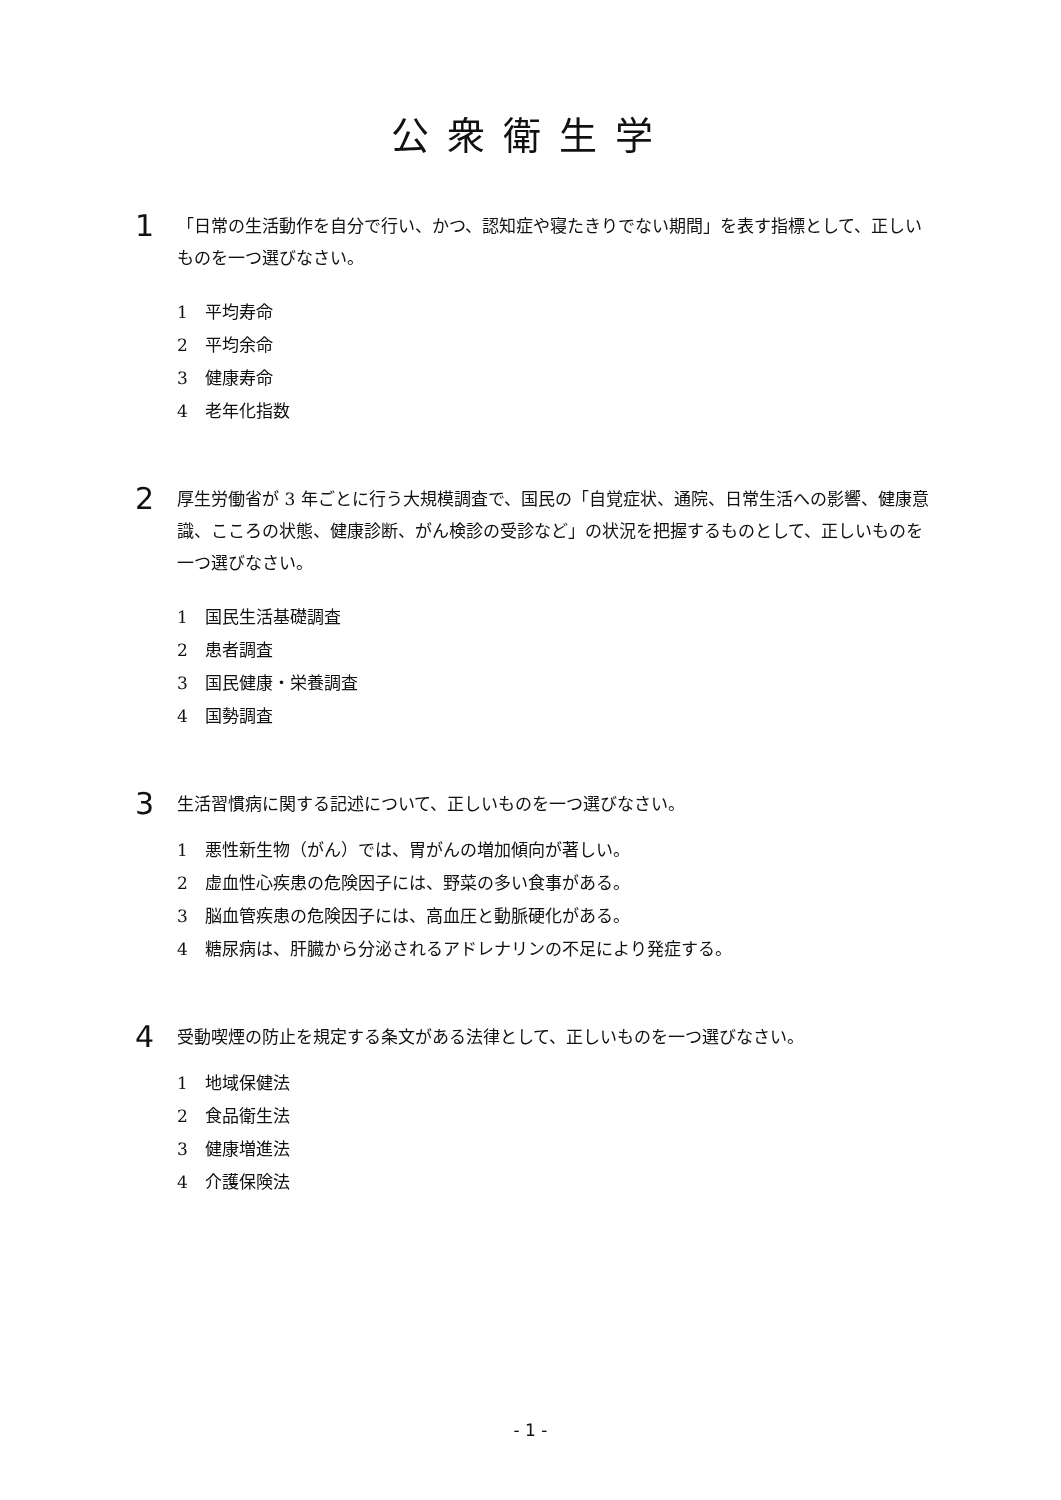公衆衛生学
1
「日常の生活動作を自分で行い、かつ、認知症や寝たきりでない期間」を表す指標として、正しいものを一つ選びなさい。
1 平均寿命
2 平均余命
3 健康寿命
4 老年化指数
2
厚生労働省が 3 年ごとに行う大規模調査で、国民の「自覚症状、通院、日常生活への影響、健康意識、こころの状態、健康診断、がん検診の受診など」の状況を把握するものとして、正しいものを一つ選びなさい。
1 国民生活基礎調査
2 患者調査
3 国民健康・栄養調査
4 国勢調査
3
生活習慣病に関する記述について、正しいものを一つ選びなさい。
1 悪性新生物（がん）では、胃がんの増加傾向が著しい。
2 虚血性心疾患の危険因子には、野菜の多い食事がある。
3 脳血管疾患の危険因子には、高血圧と動脈硬化がある。
4 糖尿病は、肝臓から分泌されるアドレナリンの不足により発症する。
4
受動喫煙の防止を規定する条文がある法律として、正しいものを一つ選びなさい。
1 地域保健法
2 食品衛生法
3 健康増進法
4 介護保険法
- 1 -